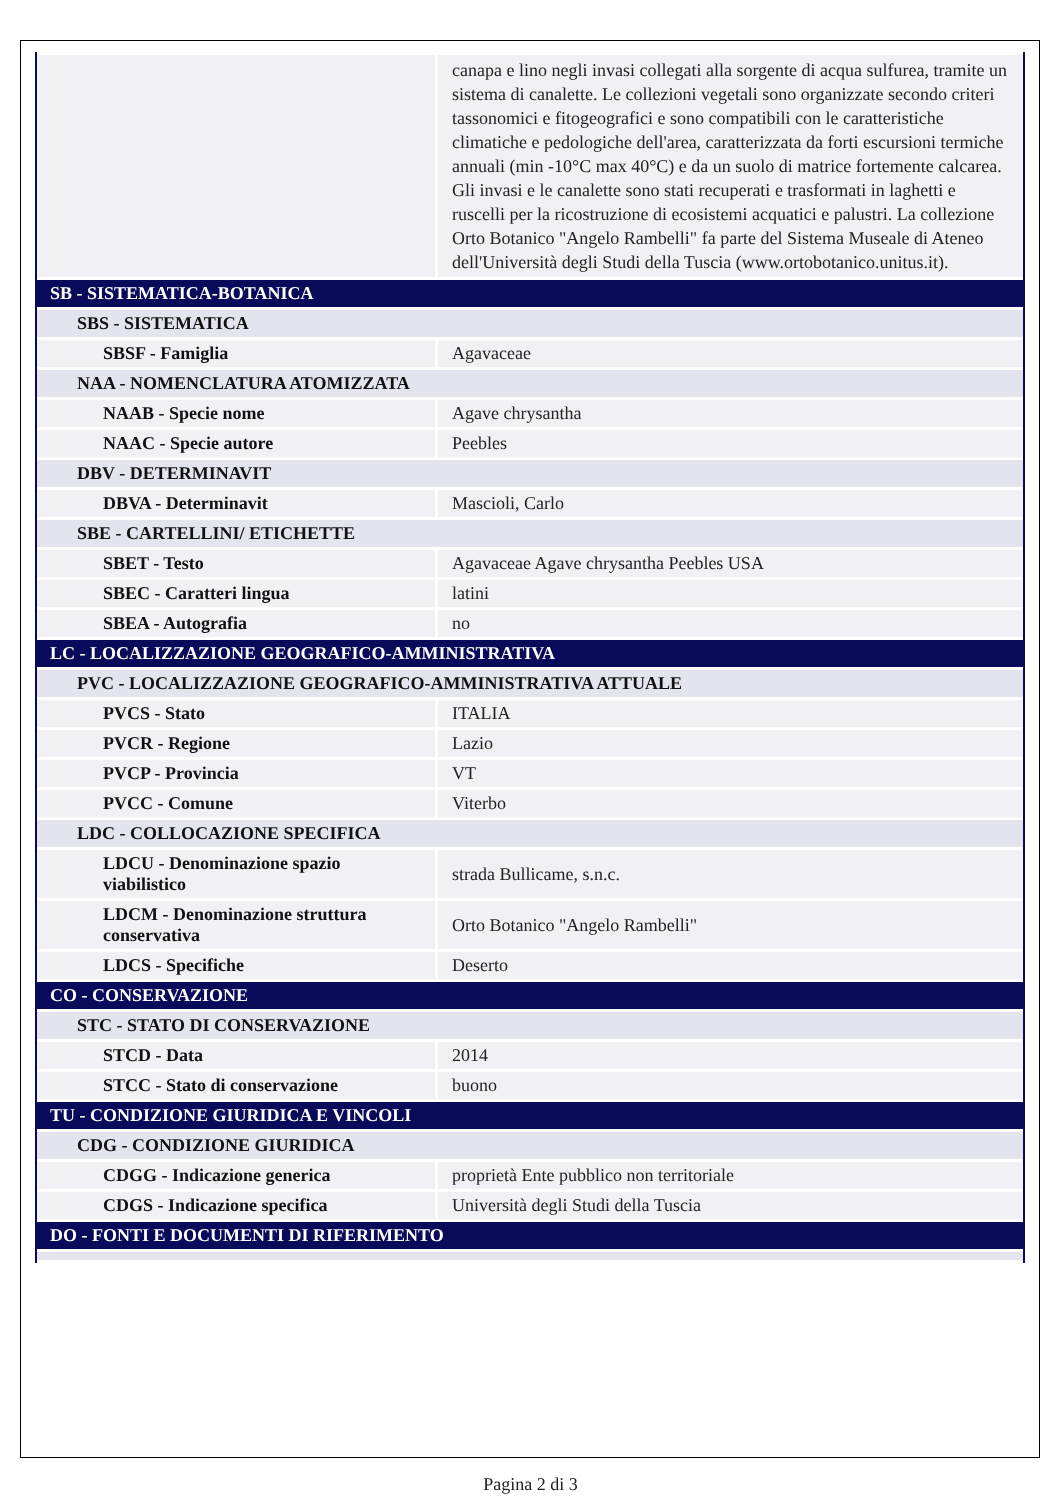| | canapa e lino negli invasi collegati alla sorgente di acqua sulfurea, tramite un sistema di canalette. Le collezioni vegetali sono organizzate secondo criteri tassonomici e fitogeografici e sono compatibili con le caratteristiche climatiche e pedologiche dell'area, caratterizzata da forti escursioni termiche annuali (min -10°C max 40°C) e da un suolo di matrice fortemente calcarea. Gli invasi e le canalette sono stati recuperati e trasformati in laghetti e ruscelli per la ricostruzione di ecosistemi acquatici e palustri. La collezione Orto Botanico "Angelo Rambelli" fa parte del Sistema Museale di Ateneo dell'Università degli Studi della Tuscia (www.ortobotanico.unitus.it). |
| SB - SISTEMATICA-BOTANICA | |
| SBS - SISTEMATICA | |
| SBSF - Famiglia | Agavaceae |
| NAA - NOMENCLATURA ATOMIZZATA | |
| NAAB - Specie nome | Agave chrysantha |
| NAAC - Specie autore | Peebles |
| DBV - DETERMINAVIT | |
| DBVA - Determinavit | Mascioli, Carlo |
| SBE - CARTELLINI/ ETICHETTE | |
| SBET - Testo | Agavaceae Agave chrysantha Peebles USA |
| SBEC - Caratteri lingua | latini |
| SBEA - Autografia | no |
| LC - LOCALIZZAZIONE GEOGRAFICO-AMMINISTRATIVA | |
| PVC - LOCALIZZAZIONE GEOGRAFICO-AMMINISTRATIVA ATTUALE | |
| PVCS - Stato | ITALIA |
| PVCR - Regione | Lazio |
| PVCP - Provincia | VT |
| PVCC - Comune | Viterbo |
| LDC - COLLOCAZIONE SPECIFICA | |
| LDCU - Denominazione spazio viabilistico | strada Bullicame, s.n.c. |
| LDCM - Denominazione struttura conservativa | Orto Botanico "Angelo Rambelli" |
| LDCS - Specifiche | Deserto |
| CO - CONSERVAZIONE | |
| STC - STATO DI CONSERVAZIONE | |
| STCD - Data | 2014 |
| STCC - Stato di conservazione | buono |
| TU - CONDIZIONE GIURIDICA E VINCOLI | |
| CDG - CONDIZIONE GIURIDICA | |
| CDGG - Indicazione generica | proprietà Ente pubblico non territoriale |
| CDGS - Indicazione specifica | Università degli Studi della Tuscia |
| DO - FONTI E DOCUMENTI DI RIFERIMENTO | |
Pagina 2 di 3